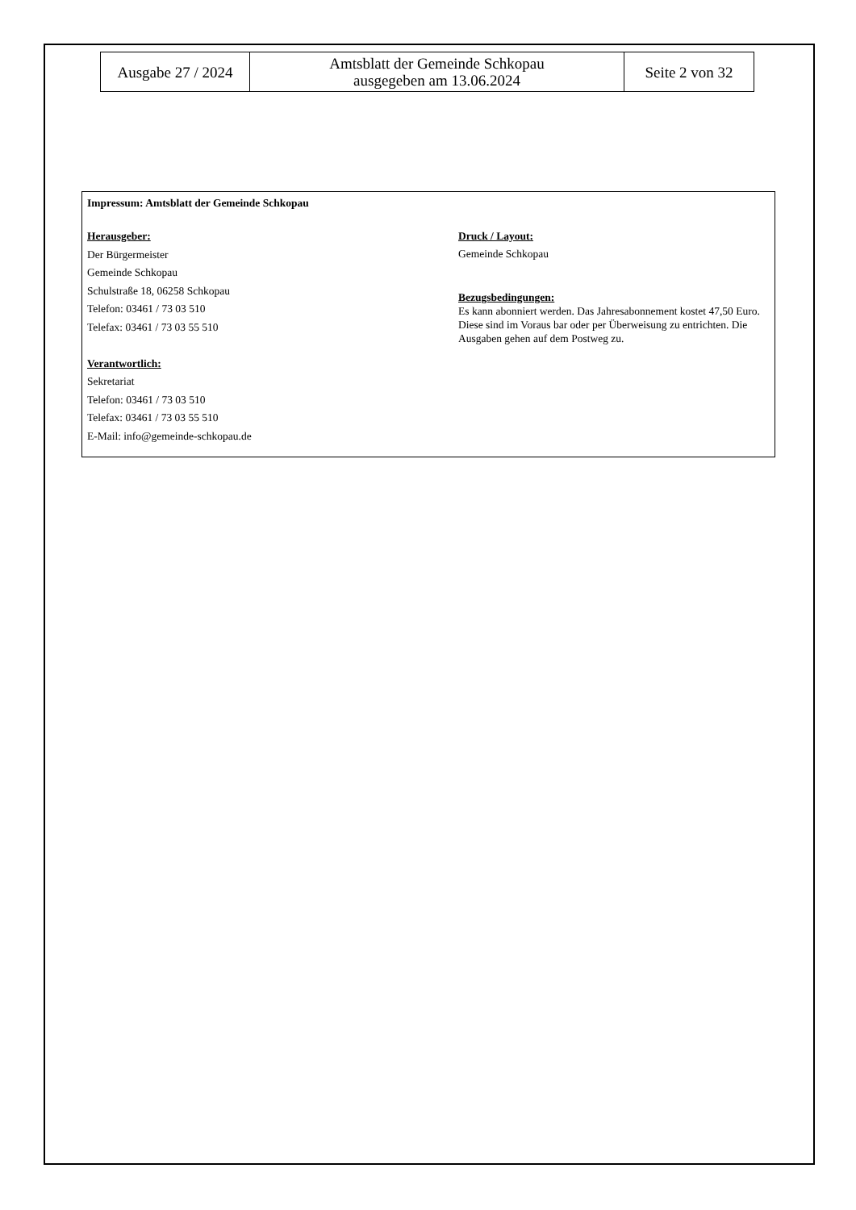| Ausgabe 27 / 2024 | Amtsblatt der Gemeinde Schkopau ausgegeben am 13.06.2024 | Seite 2 von 32 |
Impressum: Amtsblatt der Gemeinde Schkopau
Herausgeber:
Der Bürgermeister
Gemeinde Schkopau
Schulstraße 18, 06258 Schkopau
Telefon: 03461 / 73 03 510
Telefax: 03461 / 73 03 55 510
Verantwortlich:
Sekretariat
Telefon: 03461 / 73 03 510
Telefax: 03461 / 73 03 55 510
E-Mail: info@gemeinde-schkopau.de
Druck / Layout:
Gemeinde Schkopau
Bezugsbedingungen:
Es kann abonniert werden. Das Jahresabonnement kostet 47,50 Euro. Diese sind im Voraus bar oder per Überweisung zu entrichten. Die Ausgaben gehen auf dem Postweg zu.